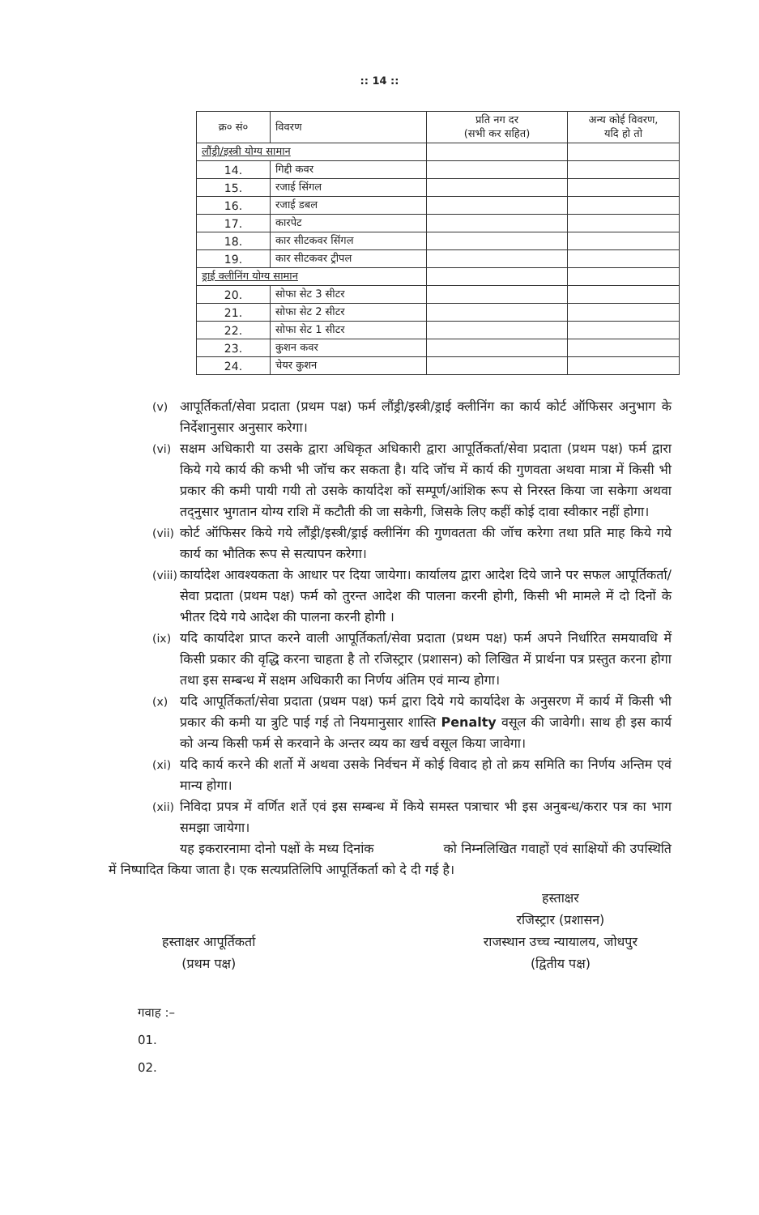:: 14 ::
| क्र० सं० | विवरण | प्रति नग दर (सभी कर सहित) | अन्य कोई विवरण, यदि हो तो |
| --- | --- | --- | --- |
| लौंड्री/इस्त्री योग्य सामान | | | |
| 14. | गिद्दी कवर | | |
| 15. | रजाई सिंगल | | |
| 16. | रजाई डबल | | |
| 17. | कारपेट | | |
| 18. | कार सीटकवर सिंगल | | |
| 19. | कार सीटकवर ट्रीपल | | |
| ड्राई क्लीनिंग योग्य सामान | | | |
| 20. | सोफा सेट 3 सीटर | | |
| 21. | सोफा सेट 2 सीटर | | |
| 22. | सोफा सेट 1 सीटर | | |
| 23. | कुशन कवर | | |
| 24. | चेयर कुशन | | |
(v) आपूर्तिकर्ता/सेवा प्रदाता (प्रथम पक्ष) फर्म लौंड्री/इस्त्री/ड्राई क्लीनिंग का कार्य कोर्ट ऑफिसर अनुभाग के निर्देशानुसार अनुसार करेगा।
(vi) सक्षम अधिकारी या उसके द्वारा अधिकृत अधिकारी द्वारा आपूर्तिकर्ता/सेवा प्रदाता (प्रथम पक्ष) फर्म द्वारा किये गये कार्य की कभी भी जॉच कर सकता है। यदि जॉच में कार्य की गुणवता अथवा मात्रा में किसी भी प्रकार की कमी पायी गयी तो उसके कार्यादेश कों सम्पूर्ण/आंशिक रूप से निरस्त किया जा सकेगा अथवा तद्नुसार भुगतान योग्य राशि में कटौती की जा सकेगी, जिसके लिए कहीं कोई दावा स्वीकार नहीं होगा।
(vii)
कोर्ट ऑफिसर किये गये लौंड्री/इस्त्री/ड्राई क्लीनिंग की गुणवतता की जॉच करेगा तथा प्रति माह किये गये कार्य का भौतिक रूप से सत्यापन करेगा।
(viii)
कार्यादेश आवश्यकता के आधार पर दिया जायेगा। कार्यालय द्वारा आदेश दिये जाने पर सफल आपूर्तिकर्ता/सेवा प्रदाता (प्रथम पक्ष) फर्म को तुरन्त आदेश की पालना करनी होगी, किसी भी मामले में दो दिनों के भीतर दिये गये आदेश की पालना करनी होगी ।
(ix) यदि कार्यादेश प्राप्त करने वाली आपूर्तिकर्ता/सेवा प्रदाता (प्रथम पक्ष) फर्म अपने निर्धारित समयावधि में किसी प्रकार की वृद्धि करना चाहता है तो रजिस्ट्रार (प्रशासन) को लिखित में प्रार्थना पत्र प्रस्तुत करना होगा तथा इस सम्बन्ध में सक्षम अधिकारी का निर्णय अंतिम एवं मान्य होगा।
(x) यदि आपूर्तिकर्ता/सेवा प्रदाता (प्रथम पक्ष) फर्म द्वारा दिये गये कार्यादेश के अनुसरण में कार्य में किसी भी प्रकार की कमी या त्रुटि पाई गई तो नियमानुसार शास्ति Penalty वसूल की जावेगी। साथ ही इस कार्य को अन्य किसी फर्म से करवाने के अन्तर व्यय का खर्च वसूल किया जावेगा।
(xi) यदि कार्य करने की शर्तो में अथवा उसके निर्वचन में कोई विवाद हो तो क्रय समिति का निर्णय अन्तिम एवं मान्य होगा।
(xii)
निविदा प्रपत्र में वर्णित शर्ते एवं इस सम्बन्ध में किये समस्त पत्राचार भी इस अनुबन्ध/करार पत्र का भाग समझा जायेगा।
यह इकरारनामा दोनो पक्षों के मध्य दिनांक को निम्नलिखित गवाहों एवं साक्षियों की उपस्थिति में निष्पादित किया जाता है। एक सत्यप्रतिलिपि आपूर्तिकर्ता को दे दी गई है।
हस्ताक्षर आपूर्तिकर्ता
(प्रथम पक्ष)
हस्ताक्षर
रजिस्ट्रार (प्रशासन)
राजस्थान उच्च न्यायालय, जोधपुर
(द्वितीय पक्ष)
गवाह :–
01.
02.